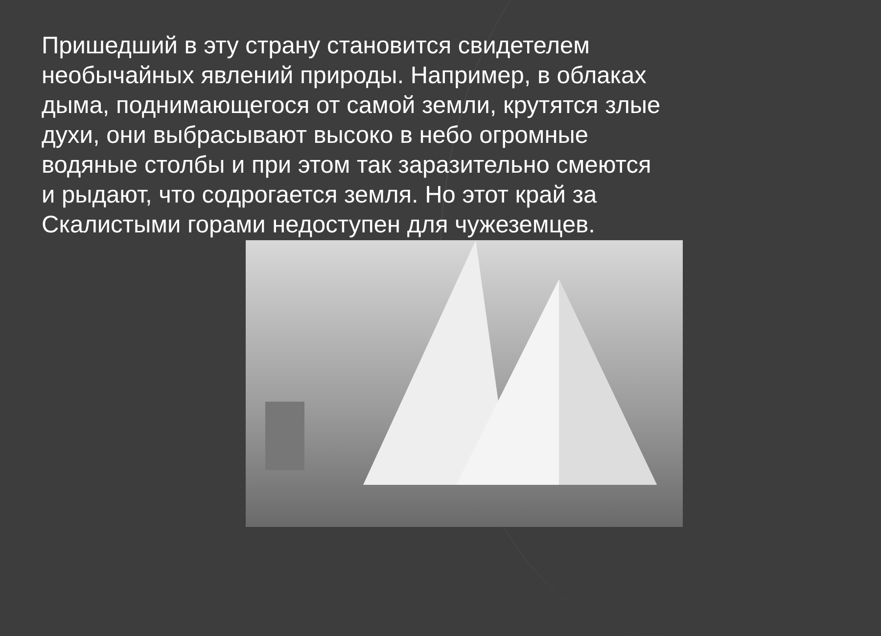Пришедший в эту страну становится свидетелем необычайных явлений природы. Например, в облаках дыма, поднимающегося от самой земли, крутятся злые духи, они выбрасывают высоко в небо огромные водяные столбы и при этом так заразительно смеются и рыдают, что содрогается земля. Но этот край за Скалистыми горами недоступен для чужеземцев.